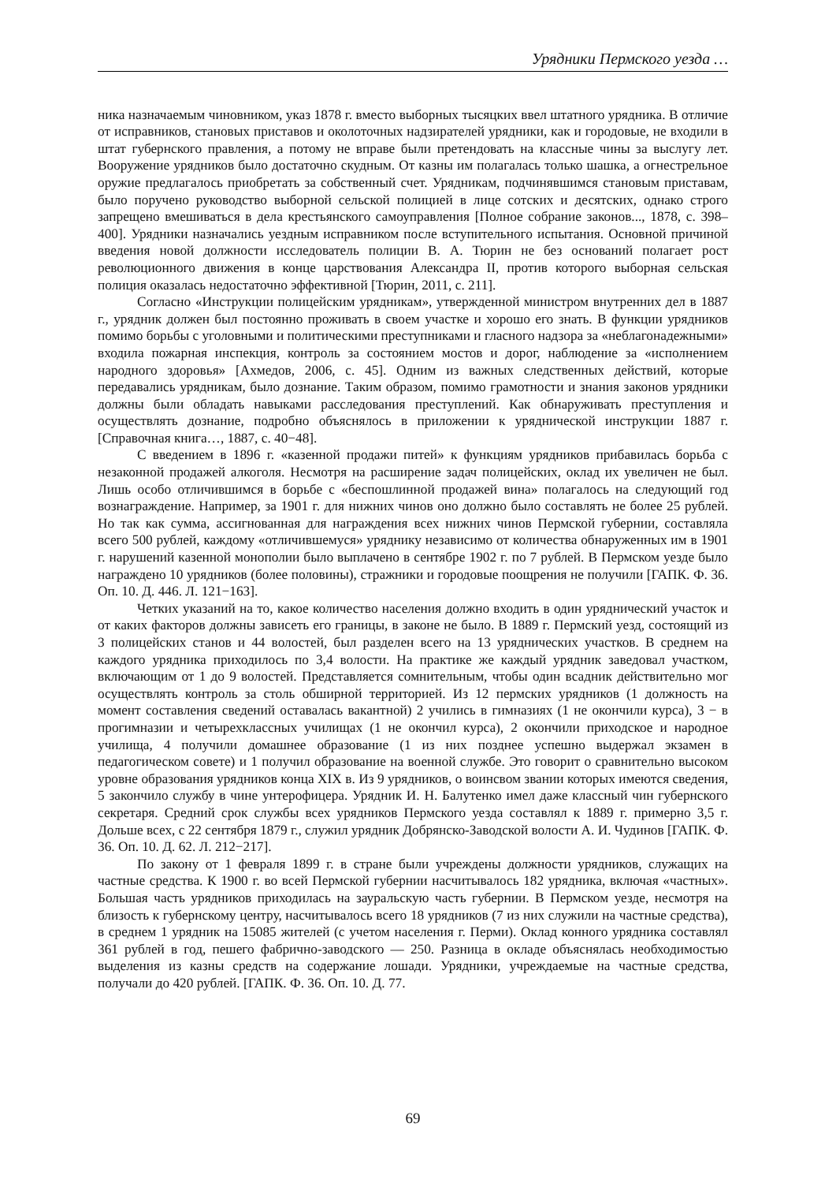Урядники Пермского уезда …
ника назначаемым чиновником, указ 1878 г. вместо выборных тысяцких ввел штатного урядника. В отличие от исправников, становых приставов и околоточных надзирателей урядники, как и городовые, не входили в штат губернского правления, а потому не вправе были претендовать на классные чины за выслугу лет. Вооружение урядников было достаточно скудным. От казны им полагалась только шашка, а огнестрельное оружие предлагалось приобретать за собственный счет. Урядникам, подчинявшимся становым приставам, было поручено руководство выборной сельской полицией в лице сотских и десятских, однако строго запрещено вмешиваться в дела крестьянского самоуправления [Полное собрание законов..., 1878, с. 398–400]. Урядники назначались уездным исправником после вступительного испытания. Основной причиной введения новой должности исследователь полиции В. А. Тюрин не без оснований полагает рост революционного движения в конце царствования Александра II, против которого выборная сельская полиция оказалась недостаточно эффективной [Тюрин, 2011, с. 211].
Согласно «Инструкции полицейским урядникам», утвержденной министром внутренних дел в 1887 г., урядник должен был постоянно проживать в своем участке и хорошо его знать. В функции урядников помимо борьбы с уголовными и политическими преступниками и гласного надзора за «неблагонадежными» входила пожарная инспекция, контроль за состоянием мостов и дорог, наблюдение за «исполнением народного здоровья» [Ахмедов, 2006, с. 45]. Одним из важных следственных действий, которые передавались урядникам, было дознание. Таким образом, помимо грамотности и знания законов урядники должны были обладать навыками расследования преступлений. Как обнаруживать преступления и осуществлять дознание, подробно объяснялось в приложении к урядничеcкой инструкции 1887 г. [Справочная книга…, 1887, с. 40−48].
С введением в 1896 г. «казенной продажи питей» к функциям урядников прибавилась борьба с незаконной продажей алкоголя. Несмотря на расширение задач полицейских, оклад их увеличен не был. Лишь особо отличившимся в борьбе с «беспошлинной продажей вина» полагалось на следующий год вознаграждение. Например, за 1901 г. для нижних чинов оно должно было составлять не более 25 рублей. Но так как сумма, ассигнованная для награждения всех нижних чинов Пермской губернии, составляла всего 500 рублей, каждому «отличившемуся» уряднику независимо от количества обнаруженных им в 1901 г. нарушений казенной монополии было выплачено в сентябре 1902 г. по 7 рублей. В Пермском уезде было награждено 10 урядников (более половины), стражники и городовые поощрения не получили [ГАПК. Ф. 36. Оп. 10. Д. 446. Л. 121−163].
Четких указаний на то, какое количество населения должно входить в один урядничеcкий участок и от каких факторов должны зависеть его границы, в законе не было. В 1889 г. Пермский уезд, состоящий из 3 полицейских станов и 44 волостей, был разделен всего на 13 урядничеcких участков. В среднем на каждого урядника приходилось по 3,4 волости. На практике же каждый урядник заведовал участком, включающим от 1 до 9 волостей. Представляется сомнительным, чтобы один всадник действительно мог осуществлять контроль за столь обширной территорией. Из 12 пермских урядников (1 должность на момент составления сведений оставалась вакантной) 2 учились в гимназиях (1 не окончили курса), 3 − в прогимназии и четырехклассных училищах (1 не окончил курса), 2 окончили приходское и народное училища, 4 получили домашнее образование (1 из них позднее успешно выдержал экзамен в педагогическом совете) и 1 получил образование на военной службе. Это говорит о сравнительно высоком уровне образования урядников конца XIX в. Из 9 урядников, о воинсвом звании которых имеются сведения, 5 закончило службу в чине унтерофицера. Урядник И. Н. Балутенко имел даже классный чин губернского секретаря. Средний срок службы всех урядников Пермского уезда составлял к 1889 г. примерно 3,5 г. Дольше всех, с 22 сентября 1879 г., служил урядник Добрянско-Заводской волости А. И. Чудинов [ГАПК. Ф. 36. Оп. 10. Д. 62. Л. 212−217].
По закону от 1 февраля 1899 г. в стране были учреждены должности урядников, служащих на частные средства. К 1900 г. во всей Пермской губернии насчитывалось 182 урядника, включая «частных». Большая часть урядников приходилась на зауральскую часть губернии. В Пермском уезде, несмотря на близость к губернскому центру, насчитывалось всего 18 урядников (7 из них служили на частные средства), в среднем 1 урядник на 15085 жителей (с учетом населения г. Перми). Оклад конного урядника составлял 361 рублей в год, пешего фабрично-заводского — 250. Разница в окладе объяснялась необходимостью выделения из казны средств на содержание лошади. Урядники, учреждаемые на частные средства, получали до 420 рублей. [ГАПК. Ф. 36. Оп. 10. Д. 77.
69